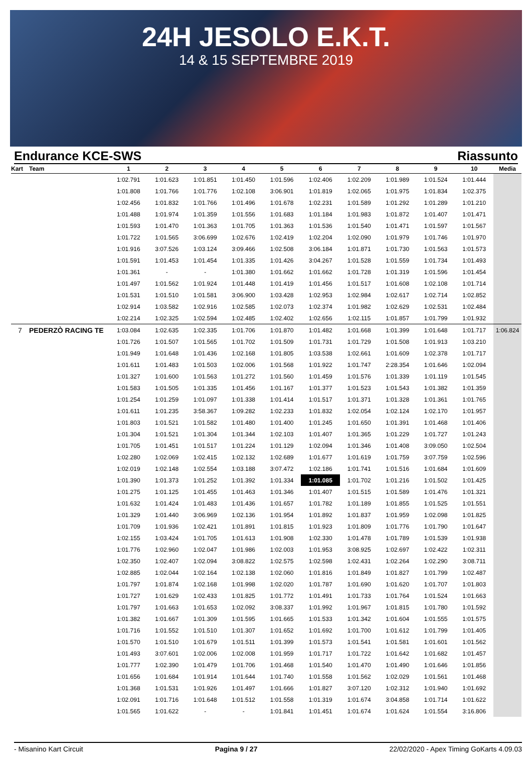24H JESOLO E.K.T.
14 & 15 SEPTEMBRE 2019
Endurance KCE-SWS Riassunto
| Kart | Team | 1 | 2 | 3 | 4 | 5 | 6 | 7 | 8 | 9 | 10 | Media |
| --- | --- | --- | --- | --- | --- | --- | --- | --- | --- | --- | --- | --- |
| | | 1:02.791 | 1:01.623 | 1:01.851 | 1:01.450 | 1:01.596 | 1:02.406 | 1:02.209 | 1:01.989 | 1:01.524 | 1:01.444 | |
| | | 1:01.808 | 1:01.766 | 1:01.776 | 1:02.108 | 3:06.901 | 1:01.819 | 1:02.065 | 1:01.975 | 1:01.834 | 1:02.375 | |
| | | 1:02.456 | 1:01.832 | 1:01.766 | 1:01.496 | 1:01.678 | 1:02.231 | 1:01.589 | 1:01.292 | 1:01.289 | 1:01.210 | |
| | | 1:01.488 | 1:01.974 | 1:01.359 | 1:01.556 | 1:01.683 | 1:01.184 | 1:01.983 | 1:01.872 | 1:01.407 | 1:01.471 | |
| | | 1:01.593 | 1:01.470 | 1:01.363 | 1:01.705 | 1:01.363 | 1:01.536 | 1:01.540 | 1:01.471 | 1:01.597 | 1:01.567 | |
| | | 1:01.722 | 1:01.565 | 3:06.699 | 1:02.676 | 1:02.419 | 1:02.204 | 1:02.090 | 1:01.979 | 1:01.746 | 1:01.970 | |
| | | 1:01.916 | 3:07.526 | 1:03.124 | 3:09.466 | 1:02.508 | 3:06.184 | 1:01.871 | 1:01.730 | 1:01.563 | 1:01.573 | |
| | | 1:01.591 | 1:01.453 | 1:01.454 | 1:01.335 | 1:01.426 | 3:04.267 | 1:01.528 | 1:01.559 | 1:01.734 | 1:01.493 | |
| | | 1:01.361 | - | - | 1:01.380 | 1:01.662 | 1:01.662 | 1:01.728 | 1:01.319 | 1:01.596 | 1:01.454 | |
| | | 1:01.497 | 1:01.562 | 1:01.924 | 1:01.448 | 1:01.419 | 1:01.456 | 1:01.517 | 1:01.608 | 1:02.108 | 1:01.714 | |
| | | 1:01.531 | 1:01.510 | 1:01.581 | 3:06.900 | 1:03.428 | 1:02.953 | 1:02.984 | 1:02.617 | 1:02.714 | 1:02.852 | |
| | | 1:02.914 | 1:03.582 | 1:02.916 | 1:02.585 | 1:02.073 | 1:02.374 | 1:01.982 | 1:02.629 | 1:02.531 | 1:02.484 | |
| | | 1:02.214 | 1:02.325 | 1:02.594 | 1:02.485 | 1:02.402 | 1:02.656 | 1:02.115 | 1:01.857 | 1:01.799 | 1:01.932 | |
| 7 | PEDERZÒ RACING TE | 1:03.084 | 1:02.635 | 1:02.335 | 1:01.706 | 1:01.870 | 1:01.482 | 1:01.668 | 1:01.399 | 1:01.648 | 1:01.717 | 1:06.824 |
| | | 1:01.726 | 1:01.507 | 1:01.565 | 1:01.702 | 1:01.509 | 1:01.731 | 1:01.729 | 1:01.508 | 1:01.913 | 1:03.210 | |
| | | 1:01.949 | 1:01.648 | 1:01.436 | 1:02.168 | 1:01.805 | 1:03.538 | 1:02.661 | 1:01.609 | 1:02.378 | 1:01.717 | |
| | | 1:01.611 | 1:01.483 | 1:01.503 | 1:02.006 | 1:01.568 | 1:01.922 | 1:01.747 | 2:28.354 | 1:01.646 | 1:02.094 | |
| | | 1:01.327 | 1:01.600 | 1:01.563 | 1:01.272 | 1:01.560 | 1:01.459 | 1:01.576 | 1:01.339 | 1:01.119 | 1:01.545 | |
| | | 1:01.583 | 1:01.505 | 1:01.335 | 1:01.456 | 1:01.167 | 1:01.377 | 1:01.523 | 1:01.543 | 1:01.382 | 1:01.359 | |
| | | 1:01.254 | 1:01.259 | 1:01.097 | 1:01.338 | 1:01.414 | 1:01.517 | 1:01.371 | 1:01.328 | 1:01.361 | 1:01.765 | |
| | | 1:01.611 | 1:01.235 | 3:58.367 | 1:09.282 | 1:02.233 | 1:01.832 | 1:02.054 | 1:02.124 | 1:02.170 | 1:01.957 | |
| | | 1:01.803 | 1:01.521 | 1:01.582 | 1:01.480 | 1:01.400 | 1:01.245 | 1:01.650 | 1:01.391 | 1:01.468 | 1:01.406 | |
| | | 1:01.304 | 1:01.521 | 1:01.304 | 1:01.344 | 1:02.103 | 1:01.407 | 1:01.365 | 1:01.229 | 1:01.727 | 1:01.243 | |
| | | 1:01.705 | 1:01.451 | 1:01.517 | 1:01.224 | 1:01.129 | 1:02.094 | 1:01.346 | 1:01.408 | 3:09.050 | 1:02.504 | |
| | | 1:02.280 | 1:02.069 | 1:02.415 | 1:02.132 | 1:02.689 | 1:01.677 | 1:01.619 | 1:01.759 | 3:07.759 | 1:02.596 | |
| | | 1:02.019 | 1:02.148 | 1:02.554 | 1:03.188 | 3:07.472 | 1:02.186 | 1:01.741 | 1:01.516 | 1:01.684 | 1:01.609 | |
| | | 1:01.390 | 1:01.373 | 1:01.252 | 1:01.392 | 1:01.334 | 1:01.085 | 1:01.702 | 1:01.216 | 1:01.502 | 1:01.425 | |
| | | 1:01.275 | 1:01.125 | 1:01.455 | 1:01.463 | 1:01.346 | 1:01.407 | 1:01.515 | 1:01.589 | 1:01.476 | 1:01.321 | |
| | | 1:01.632 | 1:01.424 | 1:01.483 | 1:01.436 | 1:01.657 | 1:01.782 | 1:01.189 | 1:01.855 | 1:01.525 | 1:01.551 | |
| | | 1:01.329 | 1:01.440 | 3:06.969 | 1:02.136 | 1:01.954 | 1:01.892 | 1:01.837 | 1:01.959 | 1:02.098 | 1:01.825 | |
| | | 1:01.709 | 1:01.936 | 1:02.421 | 1:01.891 | 1:01.815 | 1:01.923 | 1:01.809 | 1:01.776 | 1:01.790 | 1:01.647 | |
| | | 1:02.155 | 1:03.424 | 1:01.705 | 1:01.613 | 1:01.908 | 1:02.330 | 1:01.478 | 1:01.789 | 1:01.539 | 1:01.938 | |
| | | 1:01.776 | 1:02.960 | 1:02.047 | 1:01.986 | 1:02.003 | 1:01.953 | 3:08.925 | 1:02.697 | 1:02.422 | 1:02.311 | |
| | | 1:02.350 | 1:02.407 | 1:02.094 | 3:08.822 | 1:02.575 | 1:02.598 | 1:02.431 | 1:02.264 | 1:02.290 | 3:08.711 | |
| | | 1:02.885 | 1:02.044 | 1:02.164 | 1:02.138 | 1:02.060 | 1:01.816 | 1:01.849 | 1:01.827 | 1:01.799 | 1:02.487 | |
| | | 1:01.797 | 1:01.874 | 1:02.168 | 1:01.998 | 1:02.020 | 1:01.787 | 1:01.690 | 1:01.620 | 1:01.707 | 1:01.803 | |
| | | 1:01.727 | 1:01.629 | 1:02.433 | 1:01.825 | 1:01.772 | 1:01.491 | 1:01.733 | 1:01.764 | 1:01.524 | 1:01.663 | |
| | | 1:01.797 | 1:01.663 | 1:01.653 | 1:02.092 | 3:08.337 | 1:01.992 | 1:01.967 | 1:01.815 | 1:01.780 | 1:01.592 | |
| | | 1:01.382 | 1:01.667 | 1:01.309 | 1:01.595 | 1:01.665 | 1:01.533 | 1:01.342 | 1:01.604 | 1:01.555 | 1:01.575 | |
| | | 1:01.716 | 1:01.552 | 1:01.510 | 1:01.307 | 1:01.652 | 1:01.692 | 1:01.700 | 1:01.612 | 1:01.799 | 1:01.405 | |
| | | 1:01.570 | 1:01.510 | 1:01.679 | 1:01.511 | 1:01.399 | 1:01.573 | 1:01.541 | 1:01.581 | 1:01.601 | 1:01.562 | |
| | | 1:01.493 | 3:07.601 | 1:02.006 | 1:02.008 | 1:01.959 | 1:01.717 | 1:01.722 | 1:01.642 | 1:01.682 | 1:01.457 | |
| | | 1:01.777 | 1:02.390 | 1:01.479 | 1:01.706 | 1:01.468 | 1:01.540 | 1:01.470 | 1:01.490 | 1:01.646 | 1:01.856 | |
| | | 1:01.656 | 1:01.684 | 1:01.914 | 1:01.644 | 1:01.740 | 1:01.558 | 1:01.562 | 1:02.029 | 1:01.561 | 1:01.468 | |
| | | 1:01.368 | 1:01.531 | 1:01.926 | 1:01.497 | 1:01.666 | 1:01.827 | 3:07.120 | 1:02.312 | 1:01.940 | 1:01.692 | |
| | | 1:02.091 | 1:01.716 | 1:01.648 | 1:01.512 | 1:01.558 | 1:01.319 | 1:01.674 | 3:04.858 | 1:01.714 | 1:01.622 | |
| | | 1:01.565 | 1:01.622 | - | - | 1:01.841 | 1:01.451 | 1:01.674 | 1:01.624 | 1:01.554 | 3:16.806 | |
- Misanino Kart Circuit Pagina 9 / 27 22/02/2020 - Apex Timing GoKarts 4.09.03